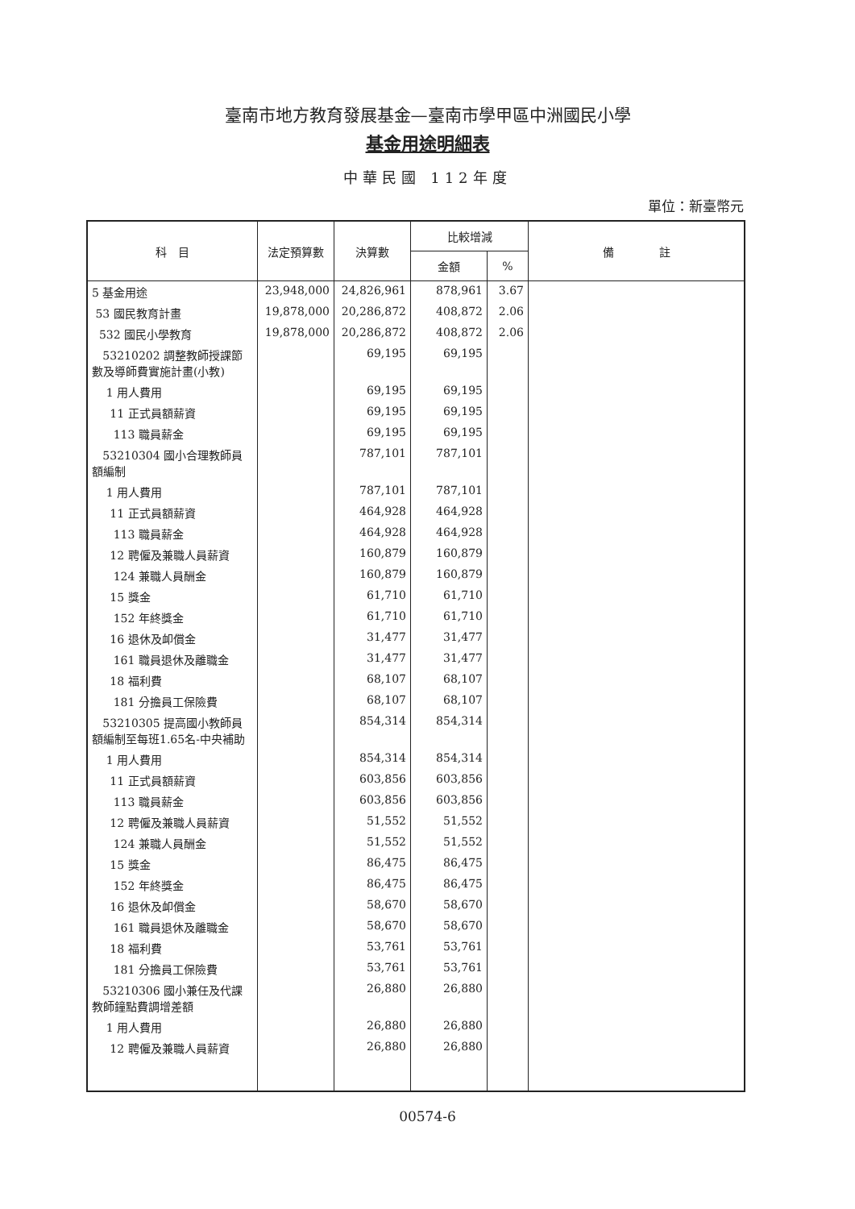臺南市地方教育發展基金—臺南市學甲區中洲國民小學
基金用途明細表
中華民國 112年度
單位：新臺幣元
| 科 目 | 法定預算數 | 決算數 | 比較增減 | | 備 註 |
| --- | --- | --- | --- | --- | --- |
| | | | 金額 | % | |
| 5 基金用途 | 23,948,000 | 24,826,961 | 878,961 | 3.67 | |
| 53 國民教育計畫 | 19,878,000 | 20,286,872 | 408,872 | 2.06 | |
| 532 國民小學教育 | 19,878,000 | 20,286,872 | 408,872 | 2.06 | |
| 53210202 調整教師授課節數及導師費實施計畫(小教) | | 69,195 | 69,195 | | |
| 1 用人費用 | | 69,195 | 69,195 | | |
| 11 正式員額薪資 | | 69,195 | 69,195 | | |
| 113 職員薪金 | | 69,195 | 69,195 | | |
| 53210304 國小合理教師員額編制 | | 787,101 | 787,101 | | |
| 1 用人費用 | | 787,101 | 787,101 | | |
| 11 正式員額薪資 | | 464,928 | 464,928 | | |
| 113 職員薪金 | | 464,928 | 464,928 | | |
| 12 聘僱及兼職人員薪資 | | 160,879 | 160,879 | | |
| 124 兼職人員酬金 | | 160,879 | 160,879 | | |
| 15 獎金 | | 61,710 | 61,710 | | |
| 152 年終獎金 | | 61,710 | 61,710 | | |
| 16 退休及卹償金 | | 31,477 | 31,477 | | |
| 161 職員退休及離職金 | | 31,477 | 31,477 | | |
| 18 福利費 | | 68,107 | 68,107 | | |
| 181 分擔員工保險費 | | 68,107 | 68,107 | | |
| 53210305 提高國小教師員額編制至每班1.65名-中央補助 | | 854,314 | 854,314 | | |
| 1 用人費用 | | 854,314 | 854,314 | | |
| 11 正式員額薪資 | | 603,856 | 603,856 | | |
| 113 職員薪金 | | 603,856 | 603,856 | | |
| 12 聘僱及兼職人員薪資 | | 51,552 | 51,552 | | |
| 124 兼職人員酬金 | | 51,552 | 51,552 | | |
| 15 獎金 | | 86,475 | 86,475 | | |
| 152 年終獎金 | | 86,475 | 86,475 | | |
| 16 退休及卹償金 | | 58,670 | 58,670 | | |
| 161 職員退休及離職金 | | 58,670 | 58,670 | | |
| 18 福利費 | | 53,761 | 53,761 | | |
| 181 分擔員工保險費 | | 53,761 | 53,761 | | |
| 53210306 國小兼任及代課教師鐘點費調增差額 | | 26,880 | 26,880 | | |
| 1 用人費用 | | 26,880 | 26,880 | | |
| 12 聘僱及兼職人員薪資 | | 26,880 | 26,880 | | |
00574-6